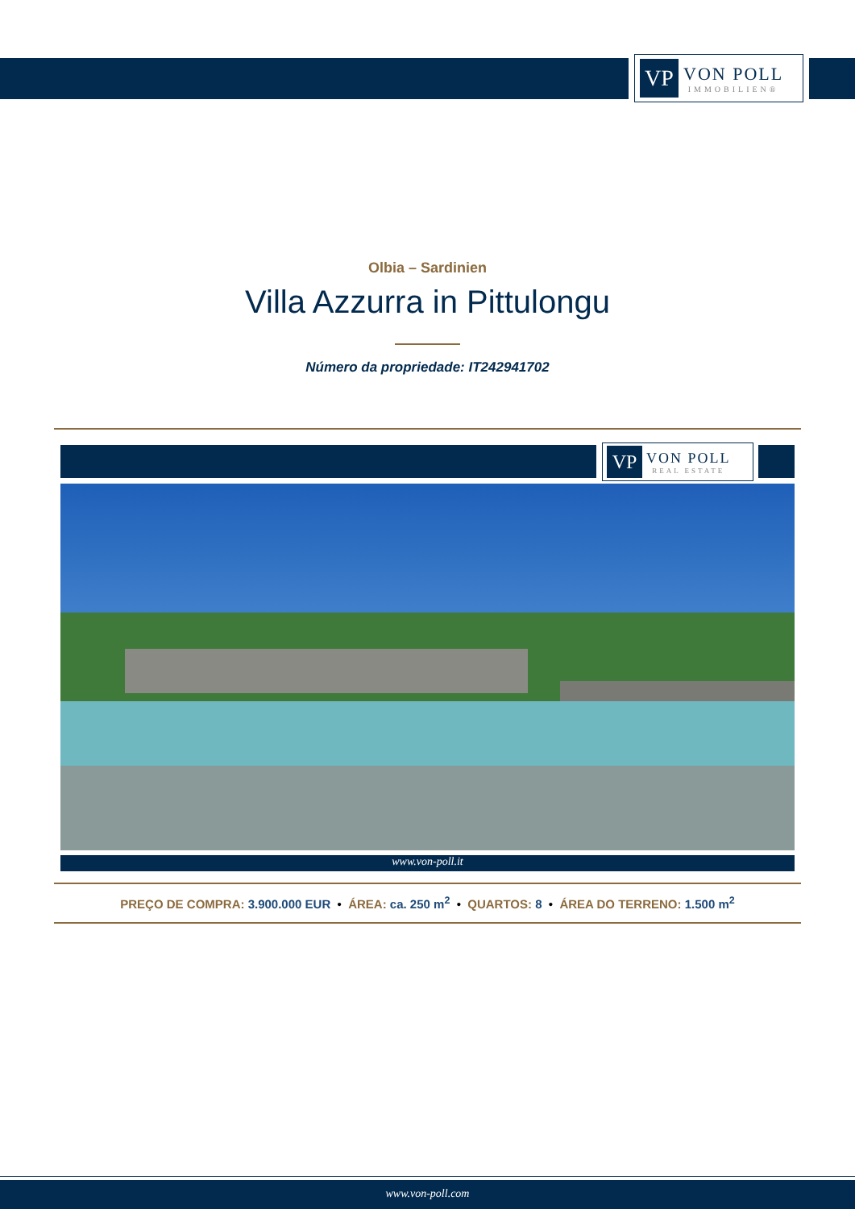VP
VON POLL
IMMOBILIEN®
Olbia – Sardinien
Villa Azzurra in Pittulongu
Número da propriedade: IT242941702
VP
VON POLL
REAL ESTATE
www.von-poll.it
PREÇO DE COMPRA: 3.900.000 EUR • ÁREA: ca. 250 m<sup>2</sup> • QUARTOS: 8 • ÁREA DO TERRENO: 1.500 m<sup>2</sup>
www.von-poll.com